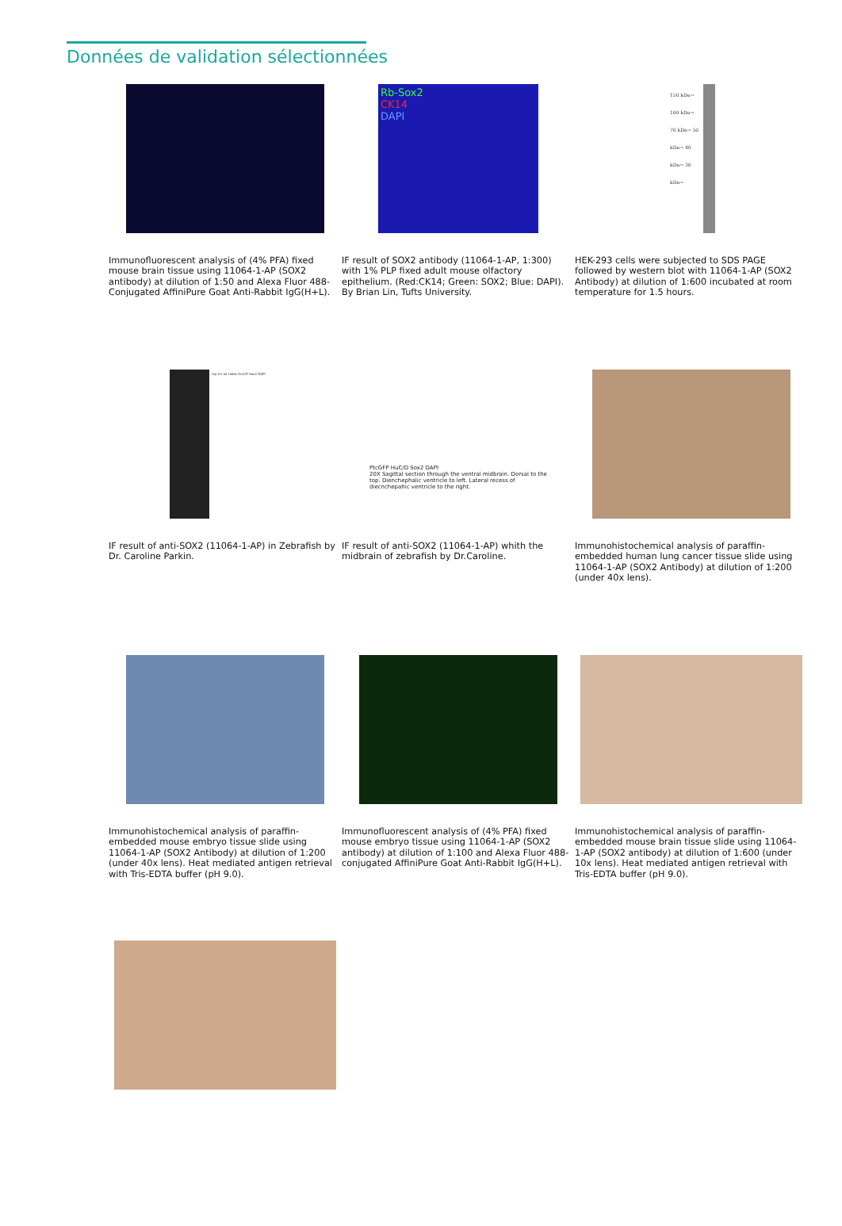Données de validation sélectionnées
Immunofluorescent analysis of (4% PFA) fixed mouse brain tissue using 11064-1-AP (SOX2 antibody) at dilution of 1:50 and Alexa Fluor 488-Conjugated AffiniPure Goat Anti-Rabbit IgG(H+L).
Rb-Sox2
CK14
DAPI
IF result of SOX2 antibody (11064-1-AP, 1:300) with 1% PLP fixed adult mouse olfactory epithelium. (Red:CK14; Green: SOX2; Blue: DAPI). By Brian Lin, Tufts University.
150 kDa→ 100 kDa→ 70 kDa→ 50 kDa→ 40 kDa→ 30 kDa→
HEK-293 cells were subjected to SDS PAGE followed by western blot with 11064-1-AP (SOX2 Antibody) at dilution of 1:600 incubated at room temperature for 1.5 hours.
top for all slides HuC/D Sox2 DAPI
IF result of anti-SOX2 (11064-1-AP) in Zebrafish by Dr. Caroline Parkin.
PtcGFP HuC/D Sox2 DAPI
20X Sagittal section through the ventral midbrain. Dorsal to the top. Dienchephalic ventricle to left. Lateral recess of diecnchepahic ventricle to the right.
IF result of anti-SOX2 (11064-1-AP) whith the midbrain of zebrafish by Dr.Caroline.
Immunohistochemical analysis of paraffin-embedded human lung cancer tissue slide using 11064-1-AP (SOX2 Antibody) at dilution of 1:200 (under 40x lens).
Immunohistochemical analysis of paraffin-embedded mouse embryo tissue slide using 11064-1-AP (SOX2 Antibody) at dilution of 1:200 (under 40x lens). Heat mediated antigen retrieval with Tris-EDTA buffer (pH 9.0).
Immunofluorescent analysis of (4% PFA) fixed mouse embryo tissue using 11064-1-AP (SOX2 antibody) at dilution of 1:100 and Alexa Fluor 488-conjugated AffiniPure Goat Anti-Rabbit IgG(H+L).
Immunohistochemical analysis of paraffin-embedded mouse brain tissue slide using 11064-1-AP (SOX2 antibody) at dilution of 1:600 (under 10x lens). Heat mediated antigen retrieval with Tris-EDTA buffer (pH 9.0).